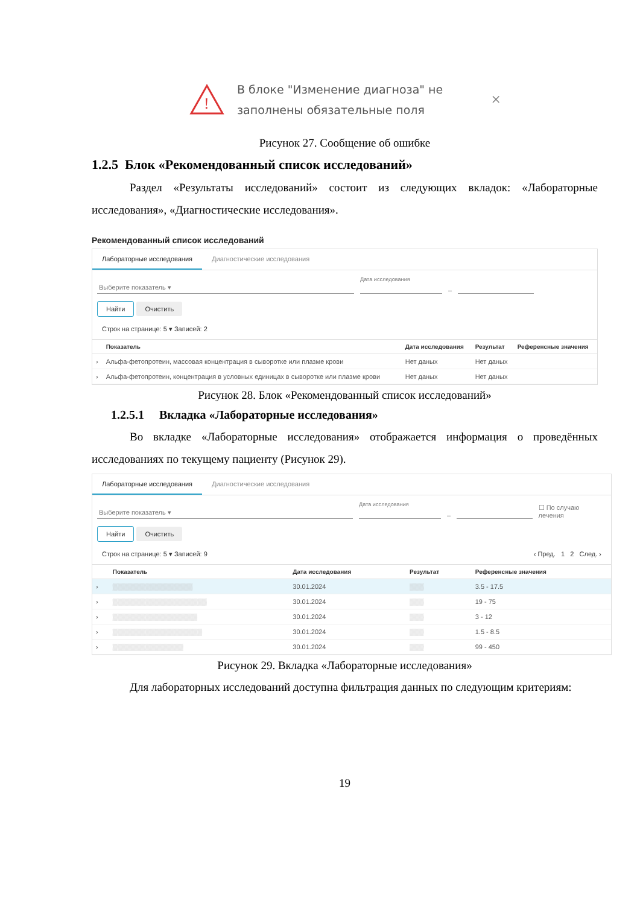!
В блоке "Изменение диагноза" не
заполнены обязательные поля
×
Рисунок 27. Сообщение об ошибке
1.2.5 Блок «Рекомендованный список исследований»
Раздел «Результаты исследований» состоит из следующих вкладок: «Лабораторные исследования», «Диагностические исследования».
Рекомендованный список исследований
Лабораторные исследования Диагностические исследования
Выберите показатель ▾ Дата исследования
–
Найти Очистить
Строк на странице: 5 ▾ Записей: 2
| | Показатель | Дата исследования | Результат | Референсные значения |
| --- | --- | --- | --- | --- |
| › | Альфа-фетопротеин, массовая концентрация в сыворотке или плазме крови | Нет даных | Нет даных | |
| › | Альфа-фетопротеин, концентрация в условных единицах в сыворотке или плазме крови | Нет даных | Нет даных | |
Рисунок 28. Блок «Рекомендованный список исследований»
1.2.5.1 Вкладка «Лабораторные исследования»
Во вкладке «Лабораторные исследования» отображается информация о проведённых исследованиях по текущему пациенту (Рисунок 29).
Лабораторные исследования Диагностические исследования
Выберите показатель ▾ Дата исследования
– ☐ По случаю лечения
Найти Очистить
Строк на странице: 5 ▾ Записей: 9 ‹ Пред. 1 2 След. ›
| | Показатель | Дата исследования | Результат | Референсные значения |
| --- | --- | --- | --- | --- |
| › | ▒▒▒▒▒▒▒▒▒▒▒▒▒▒▒▒▒ | 30.01.2024 | ▒▒▒ | 3.5 - 17.5 |
| › | ▒▒▒▒▒▒▒▒▒▒▒▒▒▒▒▒▒▒▒▒ | 30.01.2024 | ▒▒▒ | 19 - 75 |
| › | ▒▒▒▒▒▒▒▒▒▒▒▒▒▒▒▒▒▒ | 30.01.2024 | ▒▒▒ | 3 - 12 |
| › | ▒▒▒▒▒▒▒▒▒▒▒▒▒▒▒▒▒▒▒ | 30.01.2024 | ▒▒▒ | 1.5 - 8.5 |
| › | ▒▒▒▒▒▒▒▒▒▒▒▒▒▒▒ | 30.01.2024 | ▒▒▒ | 99 - 450 |
Рисунок 29. Вкладка «Лабораторные исследования»
Для лабораторных исследований доступна фильтрация данных по следующим критериям:
19